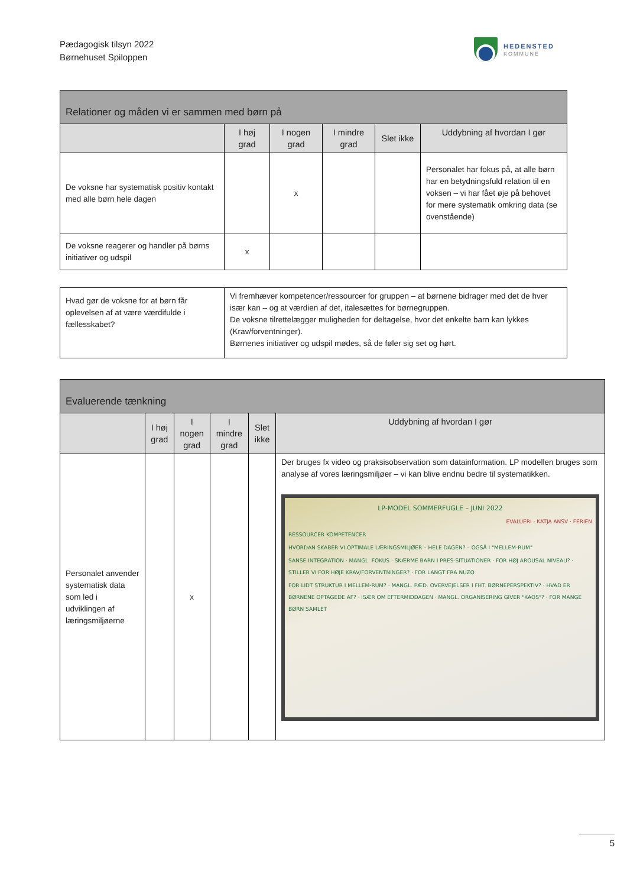Pædagogisk tilsyn 2022
Børnehuset Spiloppen
HEDENSTED
KOMMUNE
| Relationer og måden vi er sammen med børn på | | | | | |
| --- | --- | --- | --- | --- | --- |
| | I høj grad | I nogen grad | I mindre grad | Slet ikke | Uddybning af hvordan I gør |
| De voksne har systematisk positiv kontakt med alle børn hele dagen | | x | | | Personalet har fokus på, at alle børn har en betydningsfuld relation til en voksen – vi har fået øje på behovet for mere systematik omkring data (se ovenstående) |
| De voksne reagerer og handler på børns initiativer og udspil | x | | | | |
| Hvad gør de voksne for at børn får oplevelsen af at være værdifulde i fællesskabet? | Vi fremhæver kompetencer/ressourcer for gruppen – at børnene bidrager med det de hver især kan – og at værdien af det, italesættes for børnegruppen. De voksne tilrettelægger muligheden for deltagelse, hvor det enkelte barn kan lykkes (Krav/forventninger). Børnenes initiativer og udspil mødes, så de føler sig set og hørt. |
| Evaluerende tænkning | | | | | |
| --- | --- | --- | --- | --- | --- |
| | I høj grad | I nogen grad | I mindre grad | Slet ikke | Uddybning af hvordan I gør |
| Personalet anvender systematisk data som led i udviklingen af læringsmiljøerne | | x | | | Der bruges fx video og praksisobservation som datainformation. LP modellen bruges som analyse af vores læringsmiljøer – vi kan blive endnu bedre til systematikken. LP-MODEL SOMMERFUGLE – JUNI 2022 EVALUERI · KATJA ANSV · FERIEN RESSOURCER KOMPETENCER HVORDAN SKABER VI OPTIMALE LÆRINGSMILJØER – HELE DAGEN? – OGSÅ I "MELLEM-RUM" SANSE INTEGRATION · MANGL. FOKUS · SKÆRME BARN I PRES-SITUATIONER · FOR HØJ AROUSAL NIVEAU? · STILLER VI FOR HØJE KRAV/FORVENTNINGER? · FOR LANGT FRA NUZO FOR LIDT STRUKTUR I MELLEM-RUM? · MANGL. PÆD. OVERVEJELSER I FHT. BØRNEPERSPEKTIV? · HVAD ER BØRNENE OPTAGEDE AF? · ISÆR OM EFTERMIDDAGEN · MANGL. ORGANISERING GIVER "KAOS"? · FOR MANGE BØRN SAMLET |
5